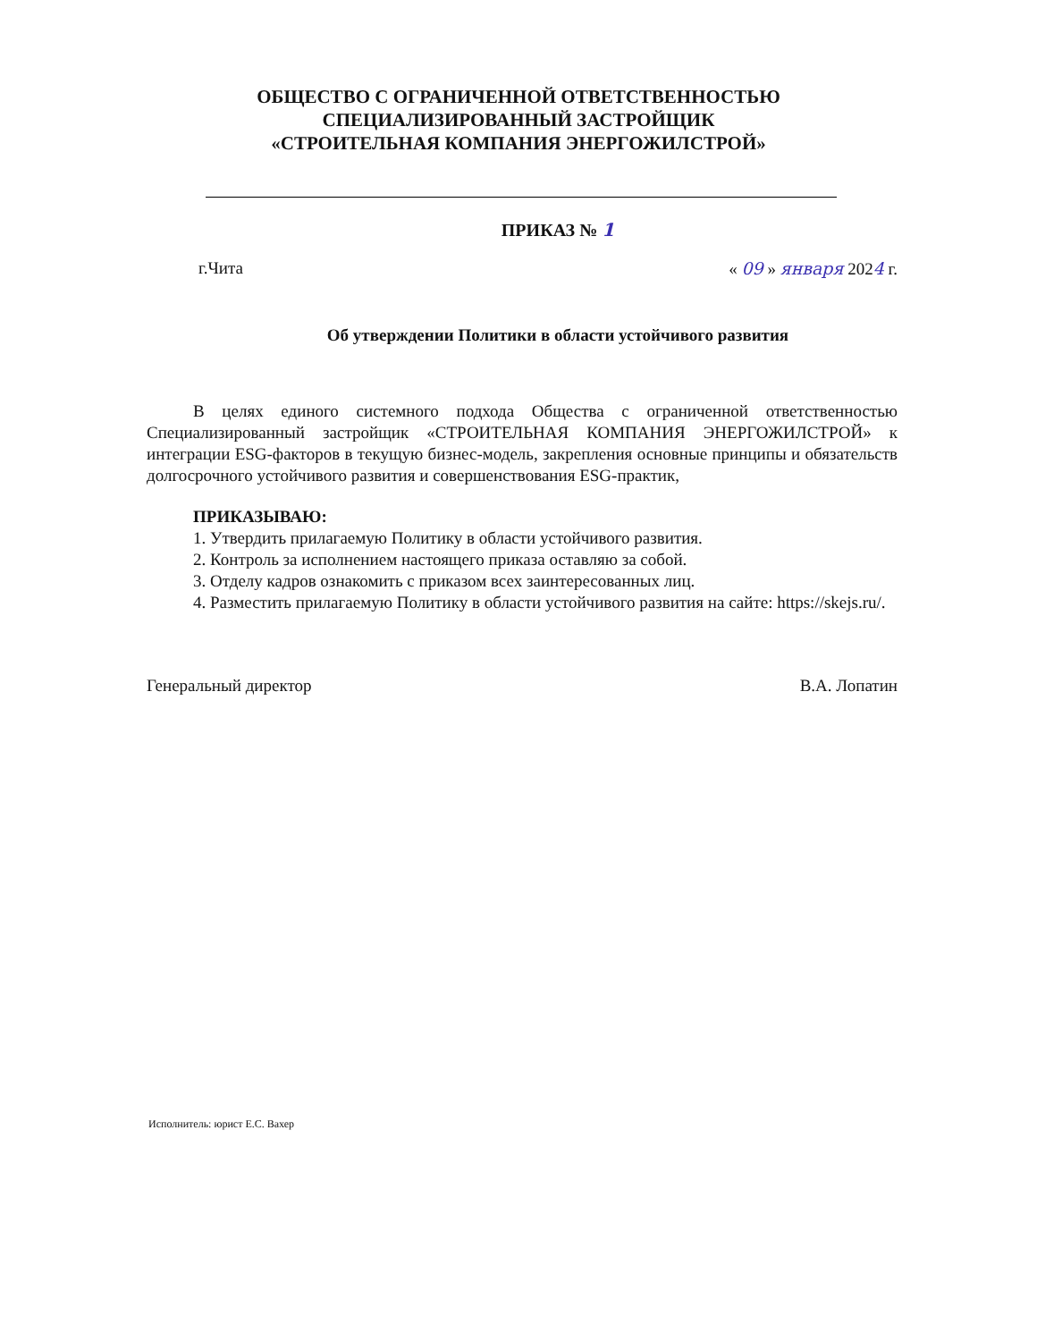ОБЩЕСТВО С ОГРАНИЧЕННОЙ ОТВЕТСТВЕННОСТЬЮ
СПЕЦИАЛИЗИРОВАННЫЙ ЗАСТРОЙЩИК
«СТРОИТЕЛЬНАЯ КОМПАНИЯ ЭНЕРГОЖИЛСТРОЙ»
ПРИКАЗ № 1
г.Чита « 09 » января 2024 г.
Об утверждении Политики в области устойчивого развития
В целях единого системного подхода Общества с ограниченной ответственностью Специализированный застройщик «СТРОИТЕЛЬНАЯ КОМПАНИЯ ЭНЕРГОЖИЛСТРОЙ» к интеграции ESG-факторов в текущую бизнес-модель, закрепления основные принципы и обязательств долгосрочного устойчивого развития и совершенствования ESG-практик,
ПРИКАЗЫВАЮ:
1. Утвердить прилагаемую Политику в области устойчивого развития.
2. Контроль за исполнением настоящего приказа оставляю за собой.
3. Отделу кадров ознакомить с приказом всех заинтересованных лиц.
4. Разместить прилагаемую Политику в области устойчивого развития на сайте: https://skejs.ru/.
Генеральный директор В.А. Лопатин
Исполнитель: юрист Е.С. Вахер